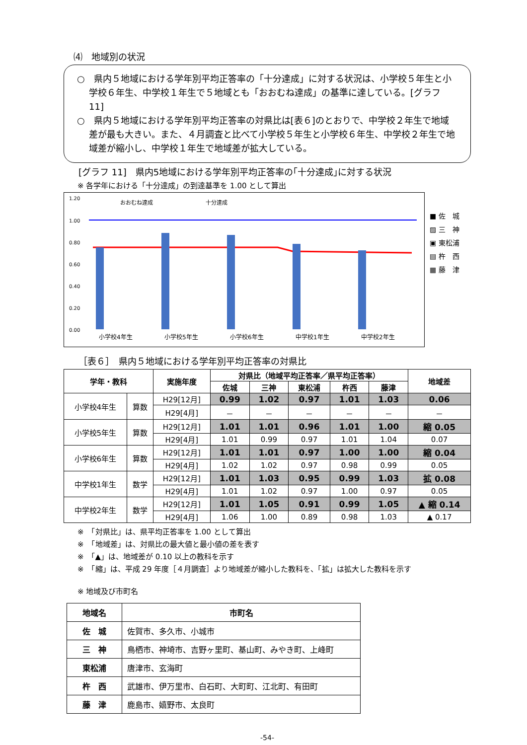⑷　地域別の状況
○　県内５地域における学年別平均正答率の「十分達成」に対する状況は、小学校５年生と小学校６年生、中学校１年生で５地域とも「おおむね達成」の基準に達している。[グラフ 11]
○　県内５地域における学年別平均正答率の対県比は[表６]のとおりで、中学校２年生で地域差が最も大きい。また、４月調査と比べて小学校５年生と小学校６年生、中学校２年生で地域差が縮小し、中学校１年生で地域差が拡大している。
[グラフ 11]　県内5地域における学年別平均正答率の｢十分達成｣に対する状況
※ 各学年における「十分達成」の到達基準を 1.00 として算出
1.20
1.00
0.80
0.60
0.40
0.20
0.00
おおむね達成
十分達成
小学校4年生
小学校5年生
小学校6年生
中学校1年生
中学校2年生
■ 佐　城
▨ 三　神
▣ 東松浦
▤ 杵　西
▦ 藤　津
［表６］　県内５地域における学年別平均正答率の対県比
| 学年・教科 | | 実施年度 | 対県比（地域平均正答率／県平均正答率） | | | | | 地域差 |
| --- | --- | --- | --- | --- | --- | --- | --- | --- |
| | | | 佐城 | 三神 | 東松浦 | 杵西 | 藤津 | |
| 小学校4年生 | 算数 | H29[12月] | 0.99 | 1.02 | 0.97 | 1.01 | 1.03 | 0.06 |
| | | H29[4月] | － | － | － | － | － | － |
| 小学校5年生 | 算数 | H29[12月] | 1.01 | 1.01 | 0.96 | 1.01 | 1.00 | 縮 0.05 |
| | | H29[4月] | 1.01 | 0.99 | 0.97 | 1.01 | 1.04 | 0.07 |
| 小学校6年生 | 算数 | H29[12月] | 1.01 | 1.01 | 0.97 | 1.00 | 1.00 | 縮 0.04 |
| | | H29[4月] | 1.02 | 1.02 | 0.97 | 0.98 | 0.99 | 0.05 |
| 中学校1年生 | 数学 | H29[12月] | 1.01 | 1.03 | 0.95 | 0.99 | 1.03 | 拡 0.08 |
| | | H29[4月] | 1.01 | 1.02 | 0.97 | 1.00 | 0.97 | 0.05 |
| 中学校2年生 | 数学 | H29[12月] | 1.01 | 1.05 | 0.91 | 0.99 | 1.05 | ▲ 縮 0.14 |
| | | H29[4月] | 1.06 | 1.00 | 0.89 | 0.98 | 1.03 | ▲ 0.17 |
※　「対県比」は、県平均正答率を 1.00 として算出
※　「地域差」は、対県比の最大値と最小値の差を表す
※　「▲」は、地域差が 0.10 以上の教科を示す
※　「縮」は、平成 29 年度［４月調査］より地域差が縮小した教科を、「拡」は拡大した教科を示す
※ 地域及び市町名
| 地域名 | 市町名 |
| 佐 城 | 佐賀市、多久市、小城市 |
| 三 神 | 鳥栖市、神埼市、吉野ヶ里町、基山町、みやき町、上峰町 |
| 東松浦 | 唐津市、玄海町 |
| 杵 西 | 武雄市、伊万里市、白石町、大町町、江北町、有田町 |
| 藤 津 | 鹿島市、嬉野市、太良町 |
-54-